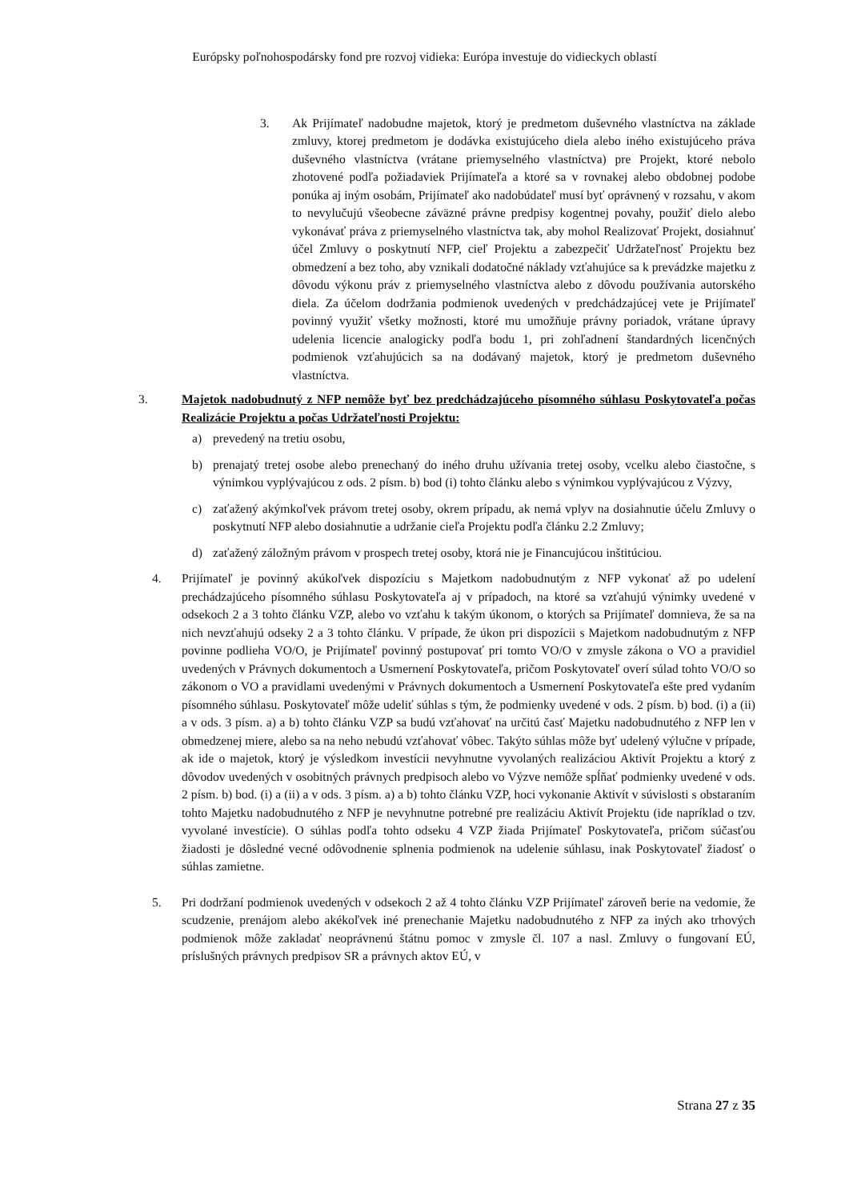Európsky poľnohospodársky fond pre rozvoj vidieka: Európa investuje do vidieckych oblastí
3. Ak Prijímateľ nadobudne majetok, ktorý je predmetom duševného vlastníctva na základe zmluvy, ktorej predmetom je dodávka existujúceho diela alebo iného existujúceho práva duševného vlastníctva (vrátane priemyselného vlastníctva) pre Projekt, ktoré nebolo zhotovené podľa požiadaviek Prijímateľa a ktoré sa v rovnakej alebo obdobnej podobe ponúka aj iným osobám, Prijímateľ ako nadobúdateľ musí byť oprávnený v rozsahu, v akom to nevylučujú všeobecne záväzné právne predpisy kogentnej povahy, použiť dielo alebo vykonávať práva z priemyselného vlastníctva tak, aby mohol Realizovať Projekt, dosiahnuť účel Zmluvy o poskytnutí NFP, cieľ Projektu a zabezpečiť Udržateľnosť Projektu bez obmedzení a bez toho, aby vznikali dodatočné náklady vzťahujúce sa k prevádzke majetku z dôvodu výkonu práv z priemyselného vlastníctva alebo z dôvodu používania autorského diela. Za účelom dodržania podmienok uvedených v predchádzajúcej vete je Prijímateľ povinný využiť všetky možnosti, ktoré mu umožňuje právny poriadok, vrátane úpravy udelenia licencie analogicky podľa bodu 1, pri zohľadnení štandardných licenčných podmienok vzťahujúcich sa na dodávaný majetok, ktorý je predmetom duševného vlastníctva.
3. Majetok nadobudnutý z NFP nemôže byť bez predchádzajúceho písomného súhlasu Poskytovateľa počas Realizácie Projektu a počas Udržateľnosti Projektu:
a) prevedený na tretiu osobu,
b) prenajatý tretej osobe alebo prenechaný do iného druhu užívania tretej osoby, vcelku alebo čiastočne, s výnimkou vyplývajúcou z ods. 2 písm. b) bod (i) tohto článku alebo s výnimkou vyplývajúcou z Výzvy,
c) zaťažený akýmkoľvek právom tretej osoby, okrem prípadu, ak nemá vplyv na dosiahnutie účelu Zmluvy o poskytnutí NFP alebo dosiahnutie a udržanie cieľa Projektu podľa článku 2.2 Zmluvy;
d) zaťažený záložným právom v prospech tretej osoby, ktorá nie je Financujúcou inštitúciou.
4. Prijímateľ je povinný akúkoľvek dispozíciu s Majetkom nadobudnutým z NFP vykonať až po udelení prechádzajúceho písomného súhlasu Poskytovateľa aj v prípadoch, na ktoré sa vzťahujú výnimky uvedené v odsekoch 2 a 3 tohto článku VZP, alebo vo vzťahu k takým úkonom, o ktorých sa Prijímateľ domnieva, že sa na nich nevzťahujú odseky 2 a 3 tohto článku. V prípade, že úkon pri dispozícii s Majetkom nadobudnutým z NFP povinne podlieha VO/O, je Prijímateľ povinný postupovať pri tomto VO/O v zmysle zákona o VO a pravidiel uvedených v Právnych dokumentoch a Usmernení Poskytovateľa, pričom Poskytovateľ overí súlad tohto VO/O so zákonom o VO a pravidlami uvedenými v Právnych dokumentoch a Usmernení Poskytovateľa ešte pred vydaním písomného súhlasu. Poskytovateľ môže udeliť súhlas s tým, že podmienky uvedené v ods. 2 písm. b) bod. (i) a (ii) a v ods. 3 písm. a) a b) tohto článku VZP sa budú vzťahovať na určitú časť Majetku nadobudnutého z NFP len v obmedzenej miere, alebo sa na neho nebudú vzťahovať vôbec. Takýto súhlas môže byť udelený výlučne v prípade, ak ide o majetok, ktorý je výsledkom investícii nevyhnutne vyvolaných realizáciou Aktivít Projektu a ktorý z dôvodov uvedených v osobitných právnych predpisoch alebo vo Výzve nemôže spĺňať podmienky uvedené v ods. 2 písm. b) bod. (i) a (ii) a v ods. 3 písm. a) a b) tohto článku VZP, hoci vykonanie Aktivít v súvislosti s obstaraním tohto Majetku nadobudnutého z NFP je nevyhnutne potrebné pre realizáciu Aktivít Projektu (ide napríklad o tzv. vyvolané investície). O súhlas podľa tohto odseku 4 VZP žiada Prijímateľ Poskytovateľa, pričom súčasťou žiadosti je dôsledné vecné odôvodnenie splnenia podmienok na udelenie súhlasu, inak Poskytovateľ žiadosť o súhlas zamietne.
5. Pri dodržaní podmienok uvedených v odsekoch 2 až 4 tohto článku VZP Prijímateľ zároveň berie na vedomie, že scudzenie, prenájom alebo akékoľvek iné prenechanie Majetku nadobudnutého z NFP za iných ako trhových podmienok môže zakladať neoprávnenú štátnu pomoc v zmysle čl. 107 a nasl. Zmluvy o fungovaní EÚ, príslušných právnych predpisov SR a právnych aktov EÚ, v
Strana 27 z 35